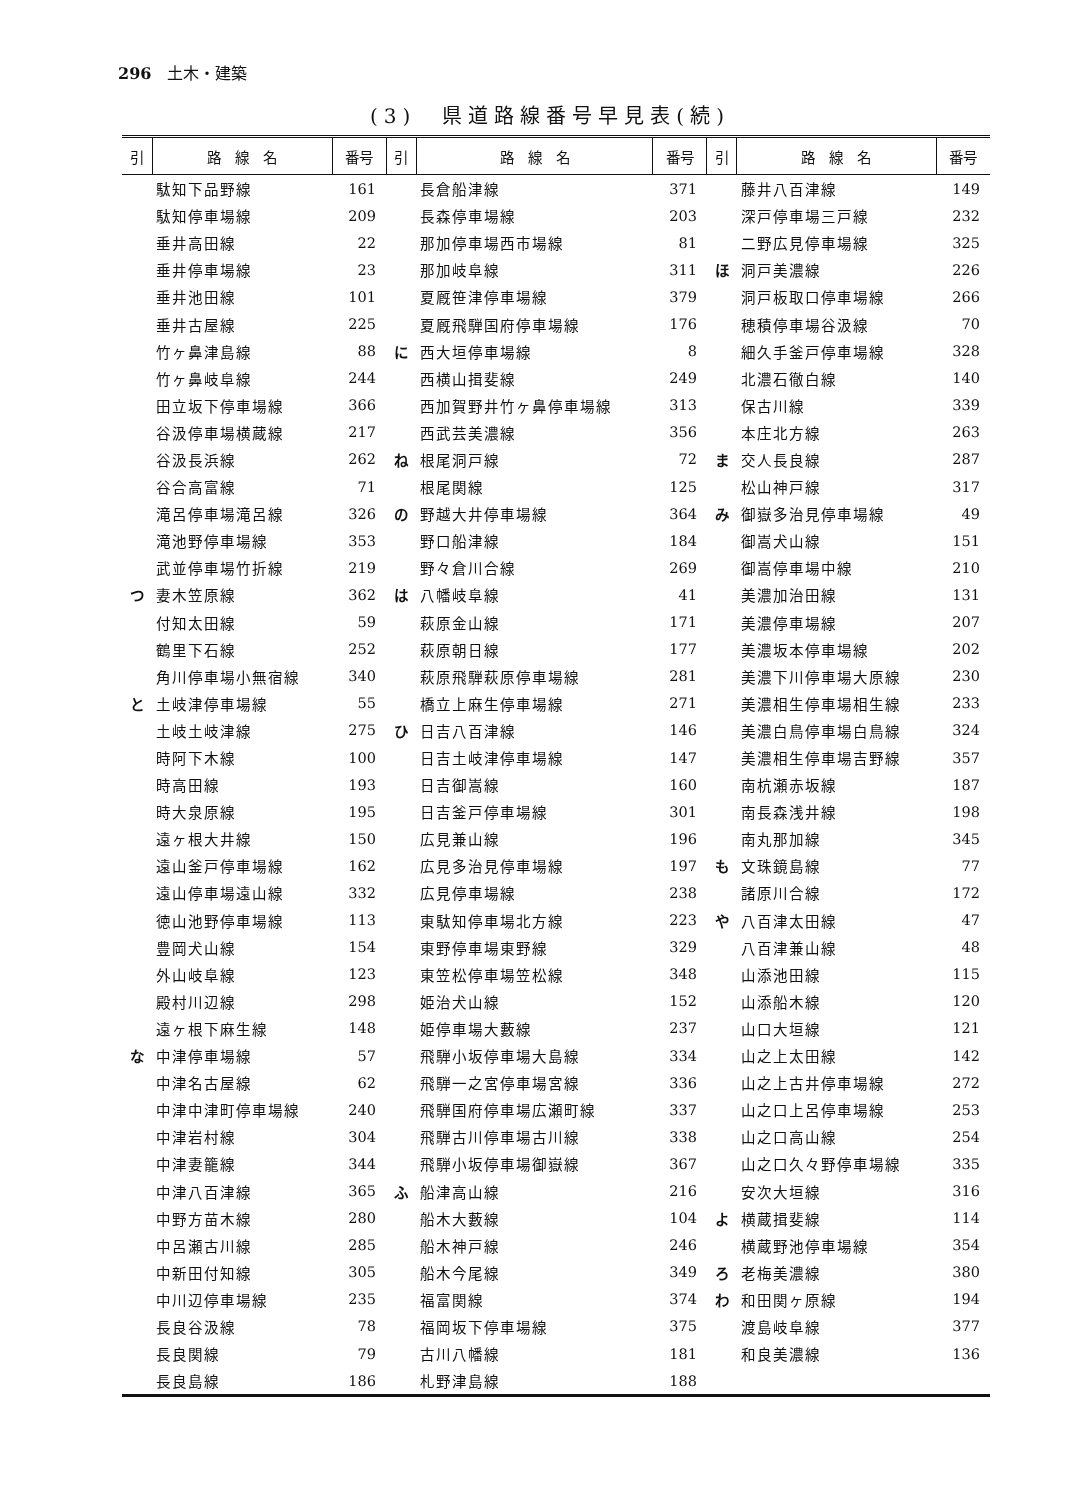296　土木・建築
(3)　県道路線番号早見表(続)
| 引 | 路 線 名 | 番号 | 引 | 路 線 名 | 番号 | 引 | 路 線 名 | 番号 |
| --- | --- | --- | --- | --- | --- | --- | --- | --- |
| | 駄知下品野線 | 161 | | 長倉船津線 | 371 | | 藤井八百津線 | 149 |
| | 駄知停車場線 | 209 | | 長森停車場線 | 203 | | 深戸停車場三戸線 | 232 |
| | 垂井高田線 | 22 | | 那加停車場西市場線 | 81 | | 二野広見停車場線 | 325 |
| | 垂井停車場線 | 23 | | 那加岐阜線 | 311 | ほ | 洞戸美濃線 | 226 |
| | 垂井池田線 | 101 | | 夏厩笹津停車場線 | 379 | | 洞戸板取口停車場線 | 266 |
| | 垂井古屋線 | 225 | | 夏厩飛騨国府停車場線 | 176 | | 穂積停車場谷汲線 | 70 |
| | 竹ヶ鼻津島線 | 88 | に | 西大垣停車場線 | 8 | | 細久手釜戸停車場線 | 328 |
| | 竹ヶ鼻岐阜線 | 244 | | 西横山揖斐線 | 249 | | 北濃石徹白線 | 140 |
| | 田立坂下停車場線 | 366 | | 西加賀野井竹ヶ鼻停車場線 | 313 | | 保古川線 | 339 |
| | 谷汲停車場横蔵線 | 217 | | 西武芸美濃線 | 356 | | 本庄北方線 | 263 |
| | 谷汲長浜線 | 262 | ね | 根尾洞戸線 | 72 | ま | 交人長良線 | 287 |
| | 谷合高富線 | 71 | | 根尾関線 | 125 | | 松山神戸線 | 317 |
| | 滝呂停車場滝呂線 | 326 | の | 野越大井停車場線 | 364 | み | 御嶽多治見停車場線 | 49 |
| | 滝池野停車場線 | 353 | | 野口船津線 | 184 | | 御嵩犬山線 | 151 |
| | 武並停車場竹折線 | 219 | | 野々倉川合線 | 269 | | 御嵩停車場中線 | 210 |
| つ | 妻木笠原線 | 362 | は | 八幡岐阜線 | 41 | | 美濃加治田線 | 131 |
| | 付知太田線 | 59 | | 萩原金山線 | 171 | | 美濃停車場線 | 207 |
| | 鶴里下石線 | 252 | | 萩原朝日線 | 177 | | 美濃坂本停車場線 | 202 |
| | 角川停車場小無宿線 | 340 | | 萩原飛騨萩原停車場線 | 281 | | 美濃下川停車場大原線 | 230 |
| と | 土岐津停車場線 | 55 | | 橋立上麻生停車場線 | 271 | | 美濃相生停車場相生線 | 233 |
| | 土岐土岐津線 | 275 | ひ | 日吉八百津線 | 146 | | 美濃白鳥停車場白鳥線 | 324 |
| | 時阿下木線 | 100 | | 日吉土岐津停車場線 | 147 | | 美濃相生停車場吉野線 | 357 |
| | 時高田線 | 193 | | 日吉御嵩線 | 160 | | 南杭瀬赤坂線 | 187 |
| | 時大泉原線 | 195 | | 日吉釜戸停車場線 | 301 | | 南長森浅井線 | 198 |
| | 遠ヶ根大井線 | 150 | | 広見兼山線 | 196 | | 南丸那加線 | 345 |
| | 遠山釜戸停車場線 | 162 | | 広見多治見停車場線 | 197 | も | 文珠鏡島線 | 77 |
| | 遠山停車場遠山線 | 332 | | 広見停車場線 | 238 | | 諸原川合線 | 172 |
| | 徳山池野停車場線 | 113 | | 東駄知停車場北方線 | 223 | や | 八百津太田線 | 47 |
| | 豊岡犬山線 | 154 | | 東野停車場東野線 | 329 | | 八百津兼山線 | 48 |
| | 外山岐阜線 | 123 | | 東笠松停車場笠松線 | 348 | | 山添池田線 | 115 |
| | 殿村川辺線 | 298 | | 姫治犬山線 | 152 | | 山添船木線 | 120 |
| | 遠ヶ根下麻生線 | 148 | | 姫停車場大藪線 | 237 | | 山口大垣線 | 121 |
| な | 中津停車場線 | 57 | | 飛騨小坂停車場大島線 | 334 | | 山之上太田線 | 142 |
| | 中津名古屋線 | 62 | | 飛騨一之宮停車場宮線 | 336 | | 山之上古井停車場線 | 272 |
| | 中津中津町停車場線 | 240 | | 飛騨国府停車場広瀬町線 | 337 | | 山之口上呂停車場線 | 253 |
| | 中津岩村線 | 304 | | 飛騨古川停車場古川線 | 338 | | 山之口高山線 | 254 |
| | 中津妻籠線 | 344 | | 飛騨小坂停車場御嶽線 | 367 | | 山之口久々野停車場線 | 335 |
| | 中津八百津線 | 365 | ふ | 船津高山線 | 216 | | 安次大垣線 | 316 |
| | 中野方苗木線 | 280 | | 船木大藪線 | 104 | よ | 横蔵揖斐線 | 114 |
| | 中呂瀬古川線 | 285 | | 船木神戸線 | 246 | | 横蔵野池停車場線 | 354 |
| | 中新田付知線 | 305 | | 船木今尾線 | 349 | ろ | 老梅美濃線 | 380 |
| | 中川辺停車場線 | 235 | | 福富関線 | 374 | わ | 和田関ヶ原線 | 194 |
| | 長良谷汲線 | 78 | | 福岡坂下停車場線 | 375 | | 渡島岐阜線 | 377 |
| | 長良関線 | 79 | | 古川八幡線 | 181 | | 和良美濃線 | 136 |
| | 長良島線 | 186 | | 札野津島線 | 188 | | | |